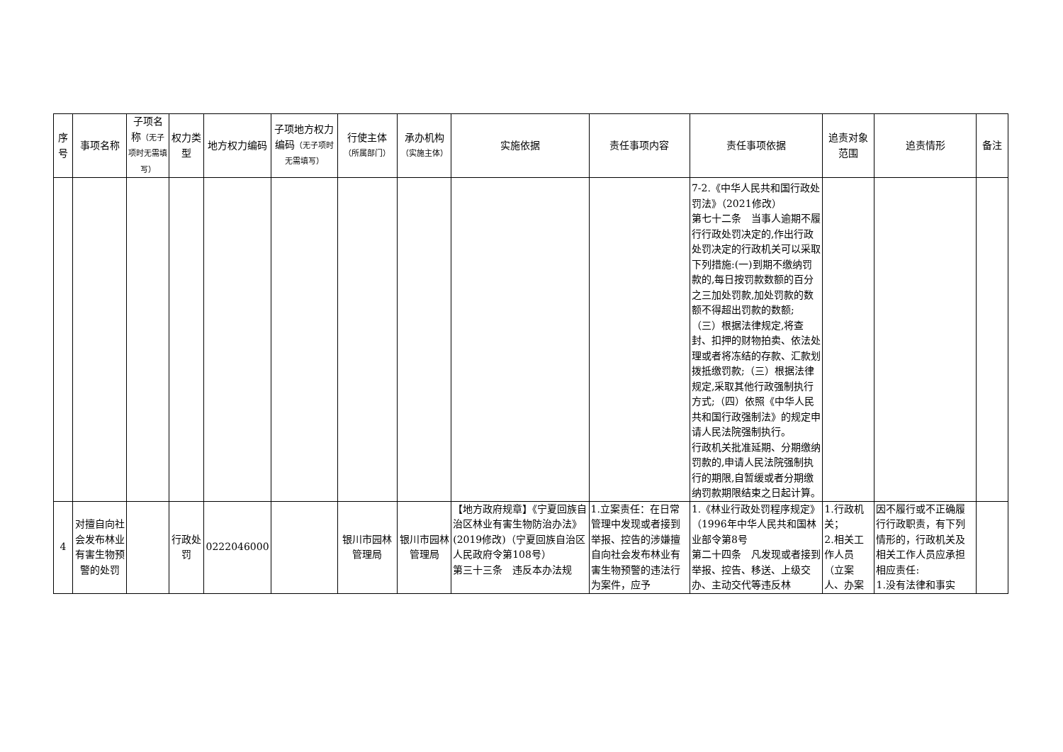| 序号 | 事项名称 | 子项名称 （无子项时无需填写） | 权力类型 | 地方权力编码 | 子项地方权力编码 （无子项时无需填写） | 行使主体 （所属部门） | 承办机构 （实施主体） | 实施依据 | 责任事项内容 | 责任事项依据 | 追责对象范围 | 追责情形 | 备注 |
| --- | --- | --- | --- | --- | --- | --- | --- | --- | --- | --- | --- | --- | --- |
| | | | | | | | | | | 7-2.《中华人民共和国行政处罚法》（2021修改） 第七十二条 当事人逾期不履行行政处罚决定的,作出行政处罚决定的行政机关可以采取下列措施:(一)到期不缴纳罚款的,每日按罚款数额的百分之三加处罚款,加处罚款的数额不得超出罚款的数额; （三）根据法律规定,将查封、扣押的财物拍卖、依法处理或者将冻结的存款、汇款划拨抵缴罚款;（三）根据法律规定,采取其他行政强制执行方式;（四）依照《中华人民共和国行政强制法》的规定申请人民法院强制执行。 行政机关批准延期、分期缴纳罚款的,申请人民法院强制执行的期限,自暂缓或者分期缴纳罚款期限结束之日起计算。 | | | |
| 4 | 对擅自向社会发布林业有害生物预警的处罚 | | 行政处罚 | 0222046000 | | 银川市园林管理局 | 银川市园林管理局 | 【地方政府规章】《宁夏回族自治区林业有害生物防治办法》(2019修改)（宁夏回族自治区人民政府令第108号） 第三十三条 违反本办法规 | 1.立案责任：在日常管理中发现或者接到举报、控告的涉嫌擅自向社会发布林业有害生物预警的违法行为案件，应予 | 1.《林业行政处罚程序规定》（1996年中华人民共和国林业部令第8号 第二十四条 凡发现或者接到举报、控告、移送、上级交办、主动交代等违反林 | 1.行政机关； 2.相关工作人员（立案人、办案 | 因不履行或不正确履行行政职责，有下列情形的，行政机关及相关工作人员应承担相应责任: 1.没有法律和事实 | |